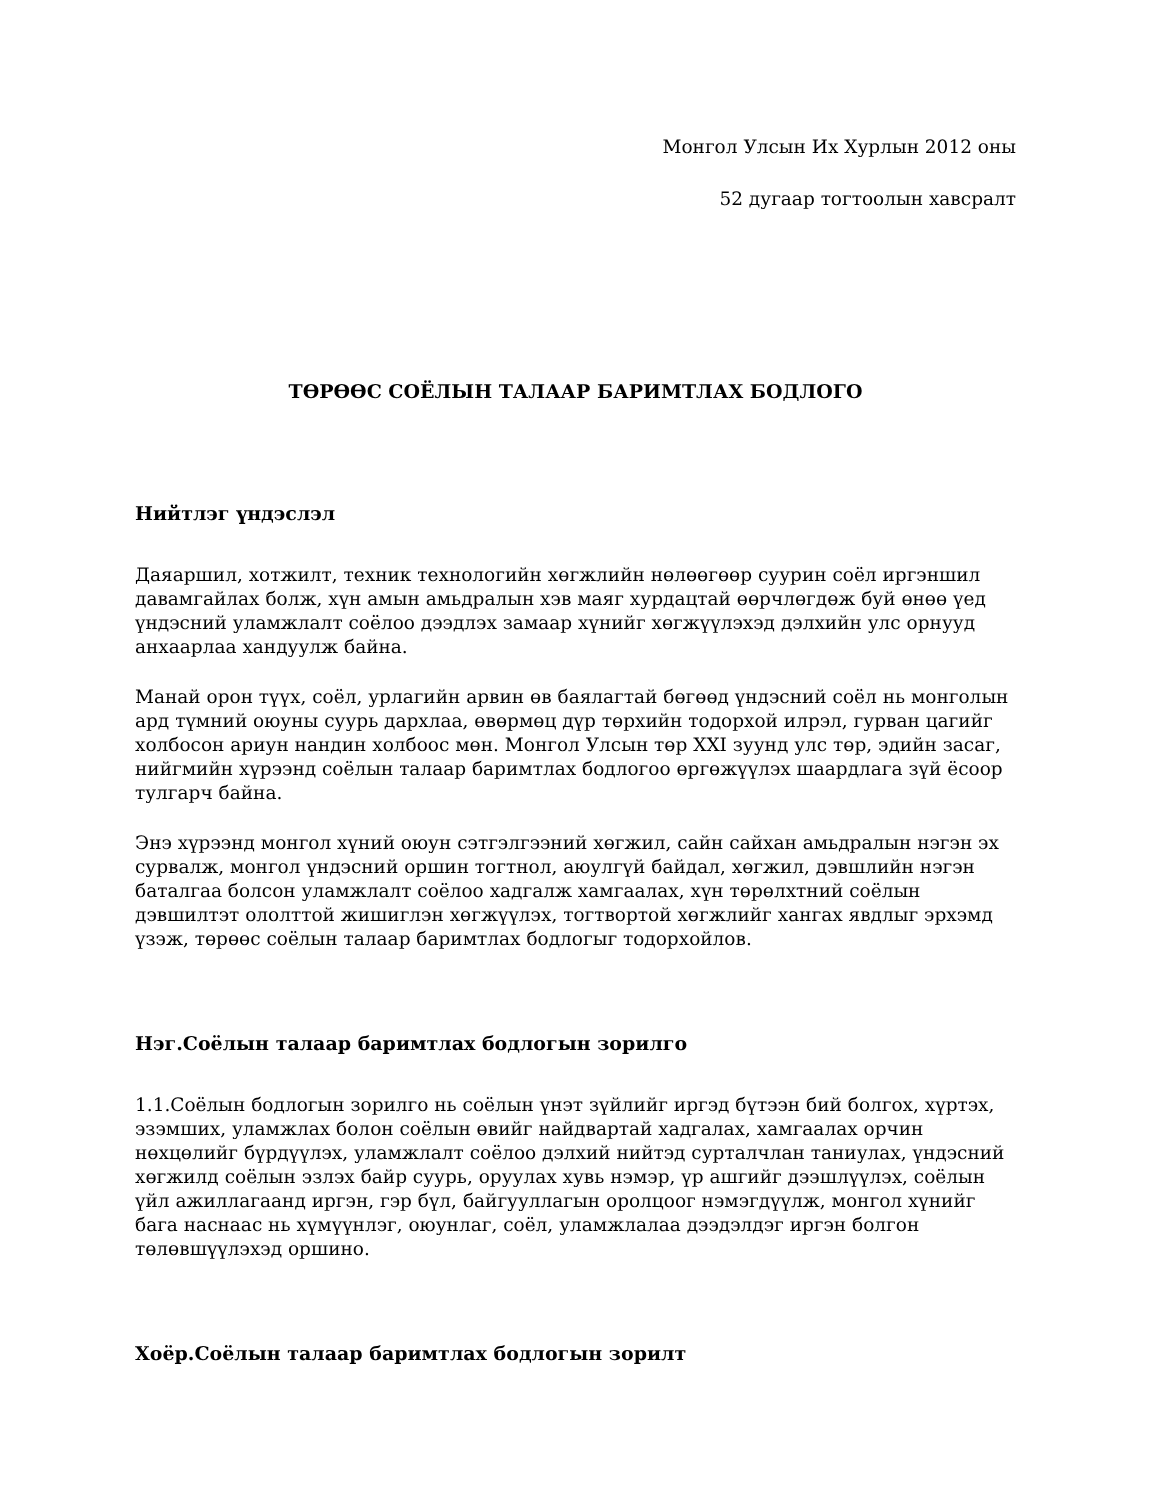Монгол Улсын Их Хурлын 2012 оны
52 дугаар тогтоолын хавсралт
ТӨРӨӨС СОЁЛЫН ТАЛААР БАРИМТЛАХ БОДЛОГО
Нийтлэг үндэслэл
Даяаршил, хотжилт, техник технологийн хөгжлийн нөлөөгөөр суурин соёл иргэншил давамгайлах болж, хүн амын амьдралын хэв маяг хурдацтай өөрчлөгдөж буй өнөө үед үндэсний уламжлалт соёлоо дээдлэх замаар хүнийг хөгжүүлэхэд дэлхийн улс орнууд анхаарлаа хандуулж байна.
Манай орон түүх, соёл, урлагийн арвин өв баялагтай бөгөөд үндэсний соёл нь монголын ард түмний оюуны суурь дархлаа, өвөрмөц дүр төрхийн тодорхой илрэл, гурван цагийг холбосон ариун нандин холбоос мөн. Монгол Улсын төр XXI зуунд улс төр, эдийн засаг, нийгмийн хүрээнд соёлын талаар баримтлах бодлогоо өргөжүүлэх шаардлага зүй ёсоор тулгарч байна.
Энэ хүрээнд монгол хүний оюун сэтгэлгээний хөгжил, сайн сайхан амьдралын нэгэн эх сурвалж, монгол үндэсний оршин тогтнол, аюулгүй байдал, хөгжил, дэвшлийн нэгэн баталгаа болсон уламжлалт соёлоо хадгалж хамгаалах, хүн төрөлхтний соёлын дэвшилтэт ололттой жишиглэн хөгжүүлэх, тогтвортой хөгжлийг хангах явдлыг эрхэмд үзэж, төрөөс соёлын талаар баримтлах бодлогыг тодорхойлов.
Нэг.Соёлын талаар баримтлах бодлогын зорилго
1.1.Соёлын бодлогын зорилго нь соёлын үнэт зүйлийг иргэд бүтээн бий болгох, хүртэх, эзэмших, уламжлах болон соёлын өвийг найдвартай хадгалах, хамгаалах орчин нөхцөлийг бүрдүүлэх, уламжлалт соёлоо дэлхий нийтэд сурталчлан таниулах, үндэсний хөгжилд соёлын эзлэх байр суурь, оруулах хувь нэмэр, үр ашгийг дээшлүүлэх, соёлын үйл ажиллагаанд иргэн, гэр бүл, байгууллагын оролцоог нэмэгдүүлж, монгол хүнийг бага наснаас нь хүмүүнлэг, оюунлаг, соёл, уламжлалаа дээдэлдэг иргэн болгон төлөвшүүлэхэд оршино.
Хоёр.Соёлын талаар баримтлах бодлогын зорилт